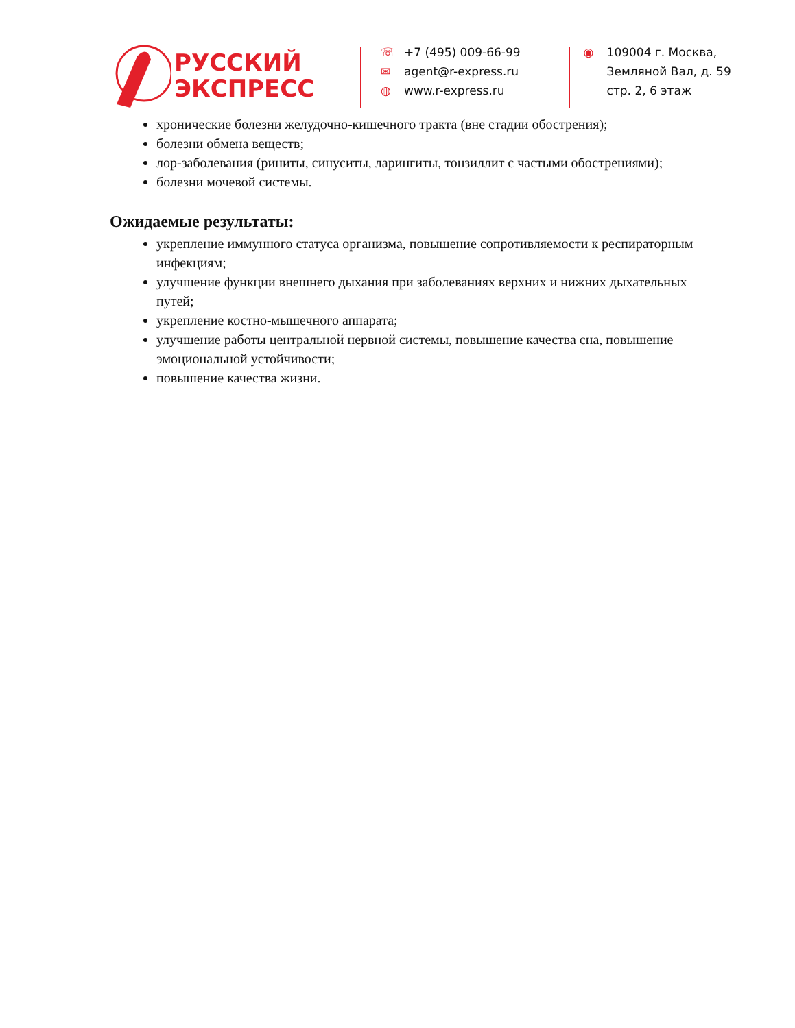РУССКИЙ
ЭКСПРЕСС
☏ +7 (495) 009-66-99
✉ agent@r-express.ru
◍ www.r-express.ru
◉ 109004 г. Москва,
Земляной Вал, д. 59
стр. 2, 6 этаж
хронические болезни желудочно-кишечного тракта (вне стадии обострения);
болезни обмена веществ;
лор-заболевания (риниты, синуситы, ларингиты, тонзиллит с частыми обострениями);
болезни мочевой системы.
Ожидаемые результаты:
укрепление иммунного статуса организма, повышение сопротивляемости к респираторным инфекциям;
улучшение функции внешнего дыхания при заболеваниях верхних и нижних дыхательных путей;
укрепление костно-мышечного аппарата;
улучшение работы центральной нервной системы, повышение качества сна, повышение эмоциональной устойчивости;
повышение качества жизни.